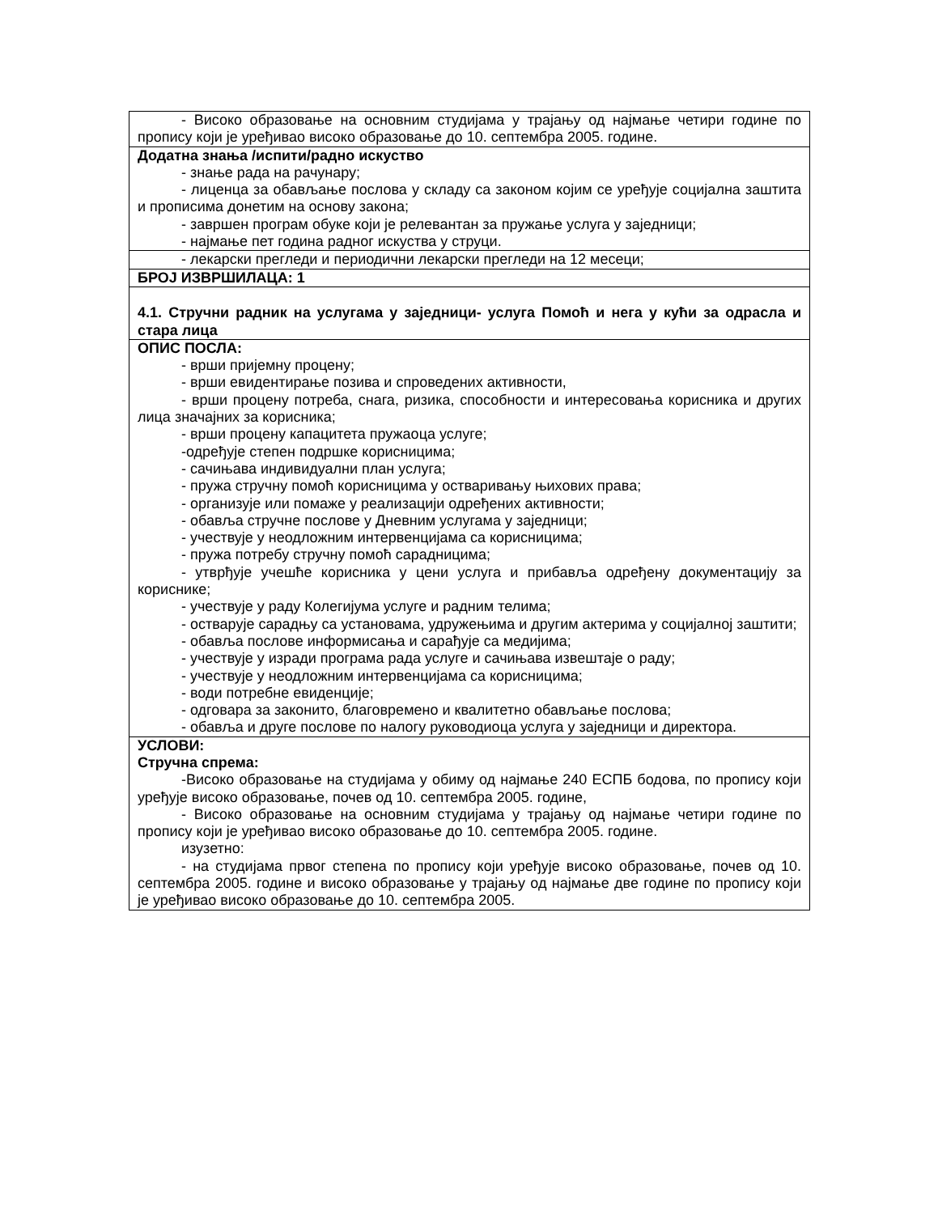| - Високо образовање на основним студијама у трајању од најмање четири године по пропису који је уређивао високо образовање до 10. септембра 2005. године. |
| Додатна знања /испити/радно искуство - знање рада на рачунару; - лиценца за обављање послова у складу са законом којим се уређује социјална заштита и прописима донетим на основу закона; - завршен програм обуке који је релевантан за пружање услуга у заједници; - најмање пет година радног искуства у струци. |
| - лекарски прегледи и периодични лекарски прегледи на 12 месеци; |
| БРОЈ ИЗВРШИЛАЦА: 1 |
| 4.1. Стручни радник на услугама у заједници- услуга Помоћ и нега у кући за одрасла и стара лица |
| ОПИС ПОСЛА: - врши пријемну процену; - врши евидентирање позива и спроведених активности, - врши процену потреба, снага, ризика, способности и интересовања корисника и других лица значајних за корисника; - врши процену капацитета пружаоца услуге; -одређује степен подршке корисницима; - сачињава индивидуални план услуга; - пружа стручну помоћ корисницима у остваривању њихових права; - организује или помаже у реализацији одређених активности; - обавља стручне послове у Дневним услугама у заједници; - учествује у неодложним интервенцијама са корисницима; - пружа потребу стручну помоћ сарадницима; - утврђује учешће корисника у цени услуга и прибавља одређену документацију за кориснике; - учествује у раду Колегијума услуге и радним телима; - остварује сарадњу са установама, удружењима и другим актерима у социјалној заштити; - обавља послове информисања и сарађује са медијима; - учествује у изради програма рада услуге и сачињава извештаје о раду; - учествује у неодложним интервенцијама са корисницима; - води потребне евиденције; - одговара за законито, благовремено и квалитетно обављање послова; - обавља и друге послове по налогу руководиоца услуга у заједници и директора. |
| УСЛОВИ: Стручна спрема: -Високо образовање на студијама у обиму од најмање 240 ЕСПБ бодова, по пропису који уређује високо образовање, почев од 10. септембра 2005. године, - Високо образовање на основним студијама у трајању од најмање четири године по пропису који је уређивао високо образовање до 10. септембра 2005. године. изузетно: - на студијама првог степена по пропису који уређује високо образовање, почев од 10. септембра 2005. године и високо образовање у трајању од најмање две године по пропису који је уређивао високо образовање до 10. септембра 2005. |